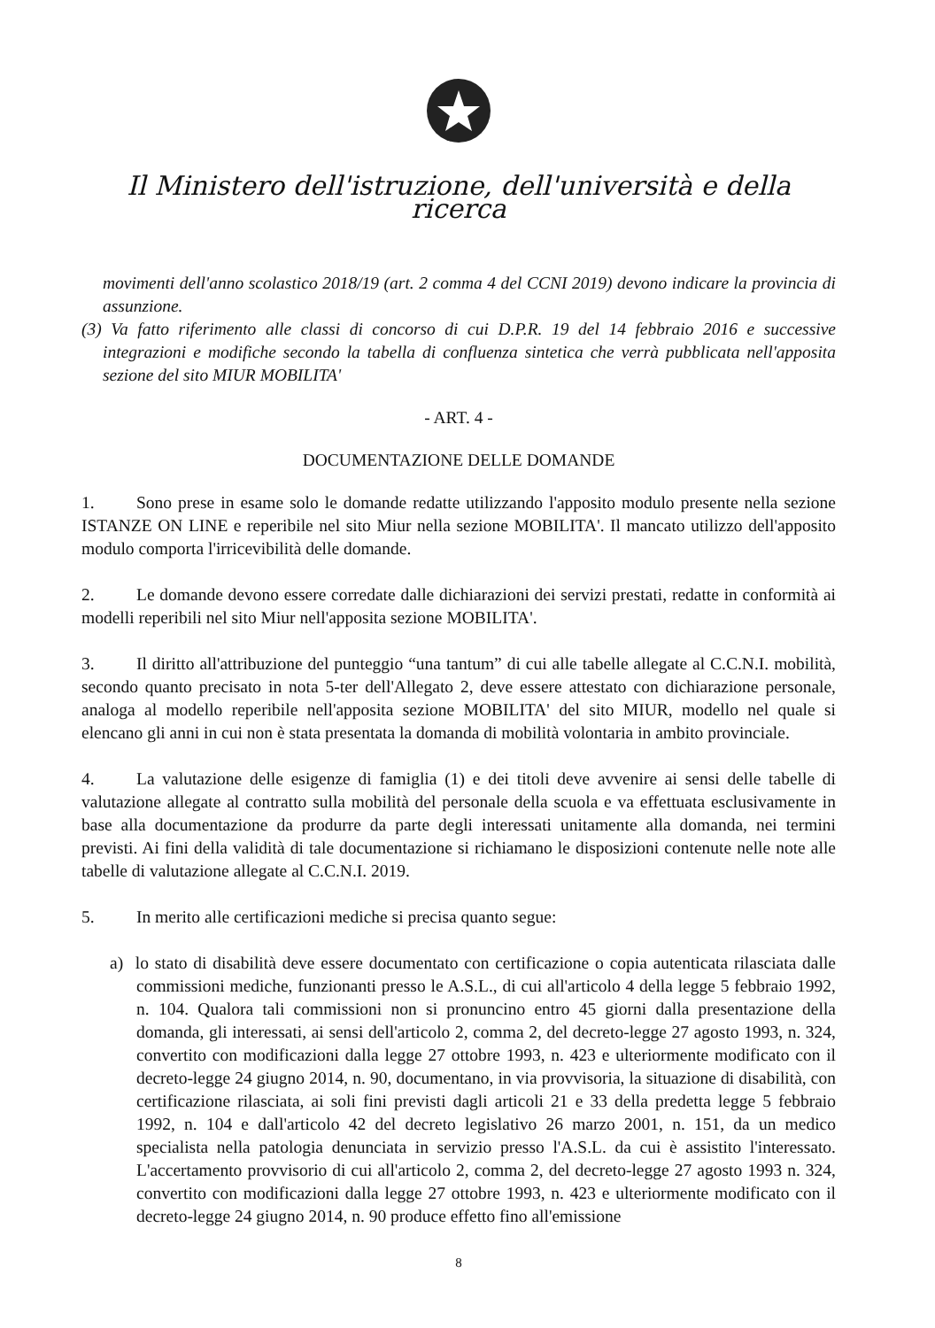Il Ministero dell'istruzione, dell'università e della ricerca
movimenti dell'anno scolastico 2018/19 (art. 2 comma 4 del CCNI 2019) devono indicare la provincia di assunzione.
(3) Va fatto riferimento alle classi di concorso di cui D.P.R. 19 del 14 febbraio 2016 e successive integrazioni e modifiche secondo la tabella di confluenza sintetica che verrà pubblicata nell'apposita sezione del sito MIUR MOBILITA'
- ART. 4 -
DOCUMENTAZIONE DELLE DOMANDE
1. Sono prese in esame solo le domande redatte utilizzando l'apposito modulo presente nella sezione ISTANZE ON LINE e reperibile nel sito Miur nella sezione MOBILITA'. Il mancato utilizzo dell'apposito modulo comporta l'irricevibilità delle domande.
2. Le domande devono essere corredate dalle dichiarazioni dei servizi prestati, redatte in conformità ai modelli reperibili nel sito Miur nell'apposita sezione MOBILITA'.
3. Il diritto all'attribuzione del punteggio “una tantum” di cui alle tabelle allegate al C.C.N.I. mobilità, secondo quanto precisato in nota 5-ter dell'Allegato 2, deve essere attestato con dichiarazione personale, analoga al modello reperibile nell'apposita sezione MOBILITA' del sito MIUR, modello nel quale si elencano gli anni in cui non è stata presentata la domanda di mobilità volontaria in ambito provinciale.
4. La valutazione delle esigenze di famiglia (1) e dei titoli deve avvenire ai sensi delle tabelle di valutazione allegate al contratto sulla mobilità del personale della scuola e va effettuata esclusivamente in base alla documentazione da produrre da parte degli interessati unitamente alla domanda, nei termini previsti. Ai fini della validità di tale documentazione si richiamano le disposizioni contenute nelle note alle tabelle di valutazione allegate al C.C.N.I. 2019.
5. In merito alle certificazioni mediche si precisa quanto segue:
a) lo stato di disabilità deve essere documentato con certificazione o copia autenticata rilasciata dalle commissioni mediche, funzionanti presso le A.S.L., di cui all'articolo 4 della legge 5 febbraio 1992, n. 104. Qualora tali commissioni non si pronuncino entro 45 giorni dalla presentazione della domanda, gli interessati, ai sensi dell'articolo 2, comma 2, del decreto-legge 27 agosto 1993, n. 324, convertito con modificazioni dalla legge 27 ottobre 1993, n. 423 e ulteriormente modificato con il decreto-legge 24 giugno 2014, n. 90, documentano, in via provvisoria, la situazione di disabilità, con certificazione rilasciata, ai soli fini previsti dagli articoli 21 e 33 della predetta legge 5 febbraio 1992, n. 104 e dall'articolo 42 del decreto legislativo 26 marzo 2001, n. 151, da un medico specialista nella patologia denunciata in servizio presso l'A.S.L. da cui è assistito l'interessato. L'accertamento provvisorio di cui all'articolo 2, comma 2, del decreto-legge 27 agosto 1993 n. 324, convertito con modificazioni dalla legge 27 ottobre 1993, n. 423 e ulteriormente modificato con il decreto-legge 24 giugno 2014, n. 90 produce effetto fino all'emissione
8